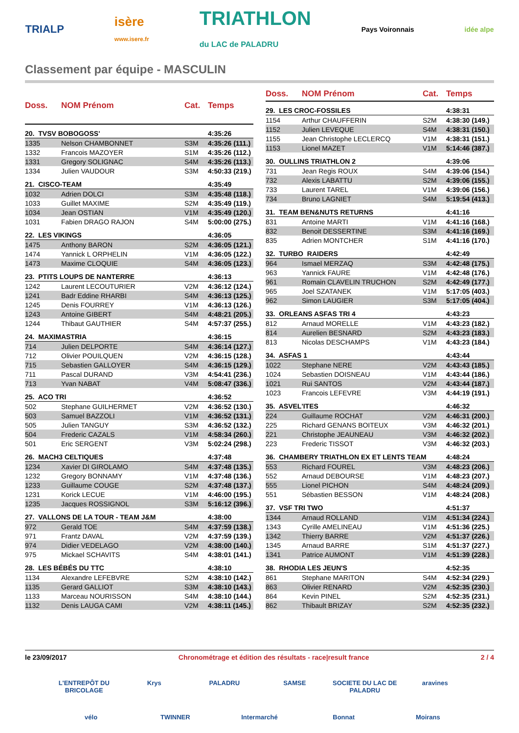TRIALP isère
www.isere.fr TRIATHLON
du LAC de PALADRU Pays Voironnais idée alpe
Classement par équipe - MASCULIN
| Doss. | NOM Prénom | Cat. | Temps |
| --- | --- | --- | --- |
| 20. TVSV BOBOGOSS' | | | 4:35:26 |
| 1335 | Nelson CHAMBONNET | S3M | 4:35:26 (111.) |
| 1332 | Francois MAZOYER | S1M | 4:35:26 (112.) |
| 1331 | Gregory SOLIGNAC | S4M | 4:35:26 (113.) |
| 1334 | Julien VAUDOUR | S3M | 4:50:33 (219.) |
| 21. CISCO-TEAM | | | 4:35:49 |
| 1032 | Adrien DOLCI | S3M | 4:35:48 (118.) |
| 1033 | Guillet MAXIME | S2M | 4:35:49 (119.) |
| 1034 | Jean OSTIAN | V1M | 4:35:49 (120.) |
| 1031 | Fabien DRAGO RAJON | S4M | 5:00:00 (275.) |
| 22. LES VIKINGS | | | 4:36:05 |
| 1475 | Anthony BARON | S2M | 4:36:05 (121.) |
| 1474 | Yannick L ORPHELIN | V1M | 4:36:05 (122.) |
| 1473 | Maxime CLOQUIE | S4M | 4:36:05 (123.) |
| 23. PTITS LOUPS DE NANTERRE | | | 4:36:13 |
| 1242 | Laurent LECOUTURIER | V2M | 4:36:12 (124.) |
| 1241 | Badr Eddine RHARBI | S4M | 4:36:13 (125.) |
| 1245 | Denis FOURREY | V1M | 4:36:13 (126.) |
| 1243 | Antoine GIBERT | S4M | 4:48:21 (205.) |
| 1244 | Thibaut GAUTHIER | S4M | 4:57:37 (255.) |
| 24. MAXIMASTRIA | | | 4:36:15 |
| 714 | Julien DELPORTE | S4M | 4:36:14 (127.) |
| 712 | Olivier POUILQUEN | V2M | 4:36:15 (128.) |
| 715 | Sebastien GALLOYER | S4M | 4:36:15 (129.) |
| 711 | Pascal DURAND | V3M | 4:54:41 (236.) |
| 713 | Yvan NABAT | V4M | 5:08:47 (336.) |
| 25. ACO TRI | | | 4:36:52 |
| 502 | Stephane GUILHERMET | V2M | 4:36:52 (130.) |
| 503 | Samuel BAZZOLI | V1M | 4:36:52 (131.) |
| 505 | Julien TANGUY | S3M | 4:36:52 (132.) |
| 504 | Frederic CAZALS | V1M | 4:58:34 (260.) |
| 501 | Eric SERGENT | V3M | 5:02:24 (298.) |
| 26. MACH3 CELTIQUES | | | 4:37:48 |
| 1234 | Xavier DI GIROLAMO | S4M | 4:37:48 (135.) |
| 1232 | Gregory BONNAMY | V1M | 4:37:48 (136.) |
| 1233 | Guillaume COUGE | S2M | 4:37:48 (137.) |
| 1231 | Korick LECUE | V1M | 4:46:00 (195.) |
| 1235 | Jacques ROSSIGNOL | S3M | 5:16:12 (396.) |
| 27. VALLONS DE LA TOUR - TEAM J&M | | | 4:38:00 |
| 972 | Gerald TOE | S4M | 4:37:59 (138.) |
| 971 | Frantz DAVAL | V2M | 4:37:59 (139.) |
| 974 | Didier VEDELAGO | V2M | 4:38:00 (140.) |
| 975 | Mickael SCHAVITS | S4M | 4:38:01 (141.) |
| 28. LES BÉBÉS DU TTC | | | 4:38:10 |
| 1134 | Alexandre LEFEBVRE | S2M | 4:38:10 (142.) |
| 1135 | Gerard GALLIOT | S3M | 4:38:10 (143.) |
| 1133 | Marceau NOURISSON | S4M | 4:38:10 (144.) |
| 1132 | Denis LAUGA CAMI | V2M | 4:38:11 (145.) |
| Doss. | NOM Prénom | Cat. | Temps |
| --- | --- | --- | --- |
| 29. LES CROC-FOSSILES | | | 4:38:31 |
| 1154 | Arthur CHAUFFERIN | S2M | 4:38:30 (149.) |
| 1152 | Julien LEVEQUE | S4M | 4:38:31 (150.) |
| 1155 | Jean Christophe LECLERCQ | V1M | 4:38:31 (151.) |
| 1153 | Lionel MAZET | V1M | 5:14:46 (387.) |
| 30. OULLINS TRIATHLON 2 | | | 4:39:06 |
| 731 | Jean Regis ROUX | S4M | 4:39:06 (154.) |
| 732 | Alexis LABATTU | S2M | 4:39:06 (155.) |
| 733 | Laurent TAREL | V1M | 4:39:06 (156.) |
| 734 | Bruno LAGNIET | S4M | 5:19:54 (413.) |
| 31. TEAM BEN&NUTS RETURNS | | | 4:41:16 |
| 831 | Antoine MARTI | V1M | 4:41:16 (168.) |
| 832 | Benoit DESSERTINE | S3M | 4:41:16 (169.) |
| 835 | Adrien MONTCHER | S1M | 4:41:16 (170.) |
| 32. TURBO RAIDERS | | | 4:42:49 |
| 964 | Ismael MERZAQ | S3M | 4:42:48 (175.) |
| 963 | Yannick FAURE | V1M | 4:42:48 (176.) |
| 961 | Romain CLAVELIN TRUCHON | S2M | 4:42:49 (177.) |
| 965 | Joel SZATANEK | V1M | 5:17:05 (403.) |
| 962 | Simon LAUGIER | S3M | 5:17:05 (404.) |
| 33. ORLEANS ASFAS TRI 4 | | | 4:43:23 |
| 812 | Arnaud MORELLE | V1M | 4:43:23 (182.) |
| 814 | Aurelien BESNARD | S2M | 4:43:23 (183.) |
| 813 | Nicolas DESCHAMPS | V1M | 4:43:23 (184.) |
| 34. ASFAS 1 | | | 4:43:44 |
| 1022 | Stephane NERE | V2M | 4:43:43 (185.) |
| 1024 | Sebastien DOISNEAU | V1M | 4:43:44 (186.) |
| 1021 | Rui SANTOS | V2M | 4:43:44 (187.) |
| 1023 | Francois LEFEVRE | V3M | 4:44:19 (191.) |
| 35. ASVEL'ITES | | | 4:46:32 |
| 224 | Guillaume ROCHAT | V2M | 4:46:31 (200.) |
| 225 | Richard GENANS BOITEUX | V3M | 4:46:32 (201.) |
| 221 | Christophe JEAUNEAU | V3M | 4:46:32 (202.) |
| 223 | Frederic TISSOT | V3M | 4:46:32 (203.) |
| 36. CHAMBERY TRIATHLON EX ET LENTS TEAM | | | 4:48:24 |
| 553 | Richard FOUREL | V3M | 4:48:23 (206.) |
| 552 | Arnaud DEBOURSE | V1M | 4:48:23 (207.) |
| 555 | Lionel PICHON | S4M | 4:48:24 (209.) |
| 551 | Sébastien BESSON | V1M | 4:48:24 (208.) |
| 37. VSF TRI TWO | | | 4:51:37 |
| 1344 | Arnaud ROLLAND | V1M | 4:51:34 (224.) |
| 1343 | Cyrille AMELINEAU | V1M | 4:51:36 (225.) |
| 1342 | Thierry BARRE | V2M | 4:51:37 (226.) |
| 1345 | Arnaud BARRE | S1M | 4:51:37 (227.) |
| 1341 | Patrice AUMONT | V1M | 4:51:39 (228.) |
| 38. RHODIA LES JEUN'S | | | 4:52:35 |
| 861 | Stephane MARITON | S4M | 4:52:34 (229.) |
| 863 | Olivier RENARD | V2M | 4:52:35 (230.) |
| 864 | Kevin PINEL | S2M | 4:52:35 (231.) |
| 862 | Thibault BRIZAY | S2M | 4:52:35 (232.) |
le 23/09/2017 Chronométrage et édition des résultats - race|result france 2 / 4
L'ENTREPÔT DU BRICOLAGE Krys PALADRU SAMSE SOCIETE DU LAC DE PALADRU aravines vélo TWINNER Intermarché Bonnat Moirans